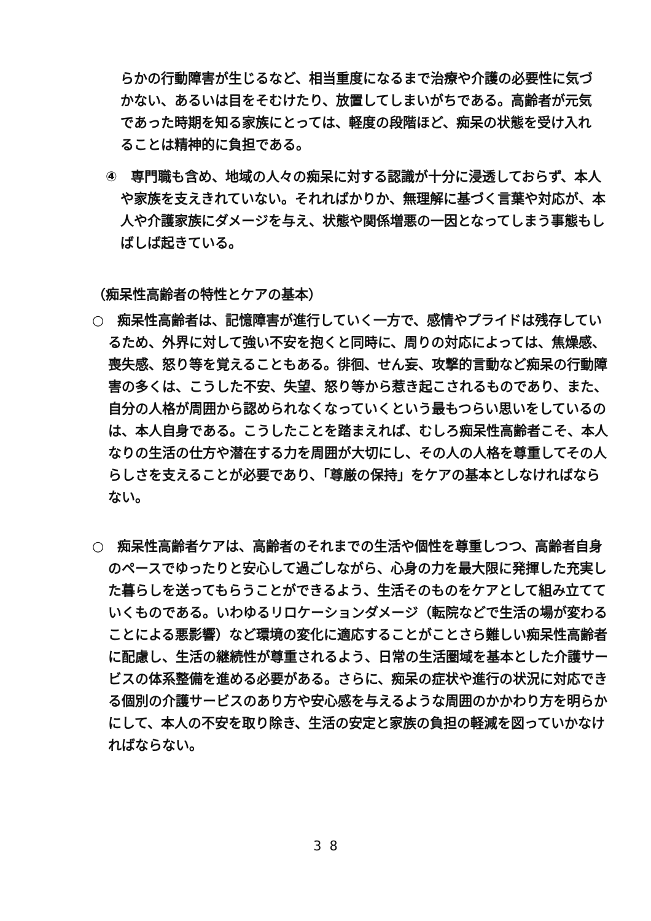らかの行動障害が生じるなど、相当重度になるまで治療や介護の必要性に気づかない、あるいは目をそむけたり、放置してしまいがちである。高齢者が元気であった時期を知る家族にとっては、軽度の段階ほど、痴呆の状態を受け入れることは精神的に負担である。
④　専門職も含め、地域の人々の痴呆に対する認識が十分に浸透しておらず、本人や家族を支えきれていない。それればかりか、無理解に基づく言葉や対応が、本人や介護家族にダメージを与え、状態や関係増悪の一因となってしまう事態もしばしば起きている。
（痴呆性高齢者の特性とケアの基本）
○　痴呆性高齢者は、記憶障害が進行していく一方で、感情やプライドは残存しているため、外界に対して強い不安を抱くと同時に、周りの対応によっては、焦燥感、喪失感、怒り等を覚えることもある。徘徊、せん妄、攻撃的言動など痴呆の行動障害の多くは、こうした不安、失望、怒り等から惹き起こされるものであり、また、自分の人格が周囲から認められなくなっていくという最もつらい思いをしているのは、本人自身である。こうしたことを踏まえれば、むしろ痴呆性高齢者こそ、本人なりの生活の仕方や潜在する力を周囲が大切にし、その人の人格を尊重してその人らしさを支えることが必要であり、「尊厳の保持」をケアの基本としなければならない。
○　痴呆性高齢者ケアは、高齢者のそれまでの生活や個性を尊重しつつ、高齢者自身のペースでゆったりと安心して過ごしながら、心身の力を最大限に発揮した充実した暮らしを送ってもらうことができるよう、生活そのものをケアとして組み立てていくものである。いわゆるリロケーションダメージ（転院などで生活の場が変わることによる悪影響）など環境の変化に適応することがことさら難しい痴呆性高齢者に配慮し、生活の継続性が尊重されるよう、日常の生活圏域を基本とした介護サービスの体系整備を進める必要がある。さらに、痴呆の症状や進行の状況に対応できる個別の介護サービスのあり方や安心感を与えるような周囲のかかわり方を明らかにして、本人の不安を取り除き、生活の安定と家族の負担の軽減を図っていかなければならない。
3 8